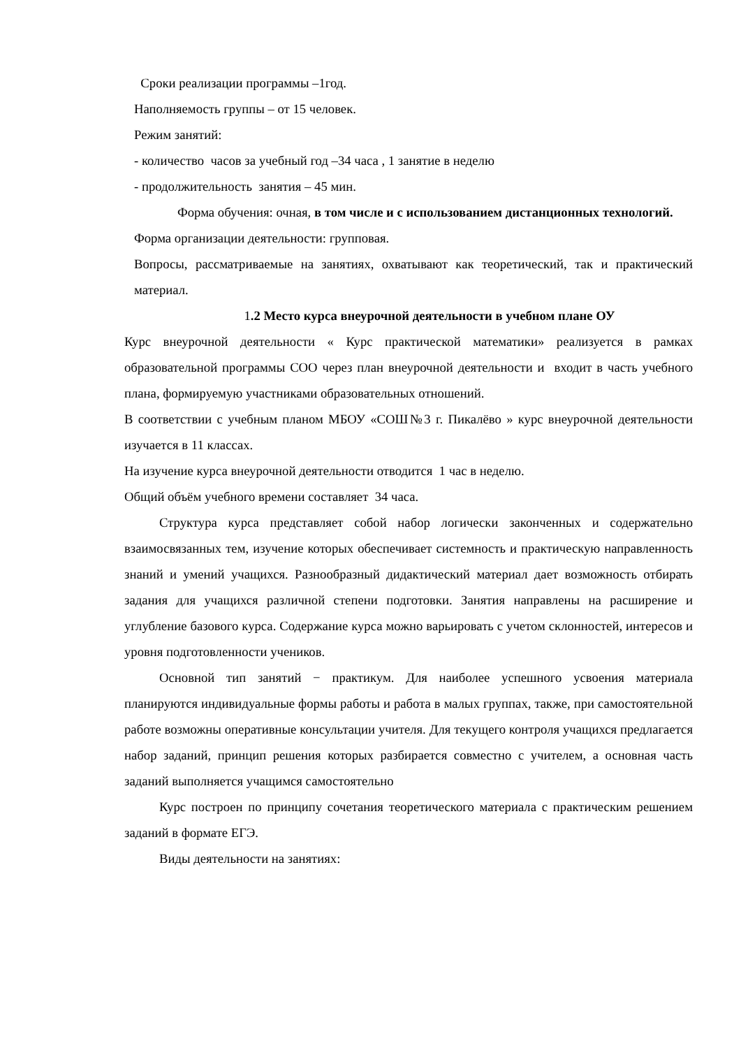Сроки реализации программы –1год.
Наполняемость группы – от 15 человек.
Режим занятий:
- количество часов за учебный год –34 часа , 1 занятие в неделю
- продолжительность занятия – 45 мин.
Форма обучения: очная, в том числе и с использованием дистанционных технологий.
Форма организации деятельности: групповая.
Вопросы, рассматриваемые на занятиях, охватывают как теоретический, так и практический материал.
1.2 Место курса внеурочной деятельности в учебном плане ОУ
Курс внеурочной деятельности « Курс практической математики» реализуется в рамках образовательной программы СОО через план внеурочной деятельности и входит в часть учебного плана, формируемую участниками образовательных отношений.
В соответствии с учебным планом МБОУ «СОШ№3 г. Пикалёво » курс внеурочной деятельности изучается в 11 классах.
На изучение курса внеурочной деятельности отводится 1 час в неделю.
Общий объём учебного времени составляет 34 часа.
Структура курса представляет собой набор логически законченных и содержательно взаимосвязанных тем, изучение которых обеспечивает системность и практическую направленность знаний и умений учащихся. Разнообразный дидактический материал дает возможность отбирать задания для учащихся различной степени подготовки. Занятия направлены на расширение и углубление базового курса. Содержание курса можно варьировать с учетом склонностей, интересов и уровня подготовленности учеников.
Основной тип занятий − практикум. Для наиболее успешного усвоения материала планируются индивидуальные формы работы и работа в малых группах, также, при самостоятельной работе возможны оперативные консультации учителя. Для текущего контроля учащихся предлагается набор заданий, принцип решения которых разбирается совместно с учителем, а основная часть заданий выполняется учащимся самостоятельно
Курс построен по принципу сочетания теоретического материала с практическим решением заданий в формате ЕГЭ.
Виды деятельности на занятиях: